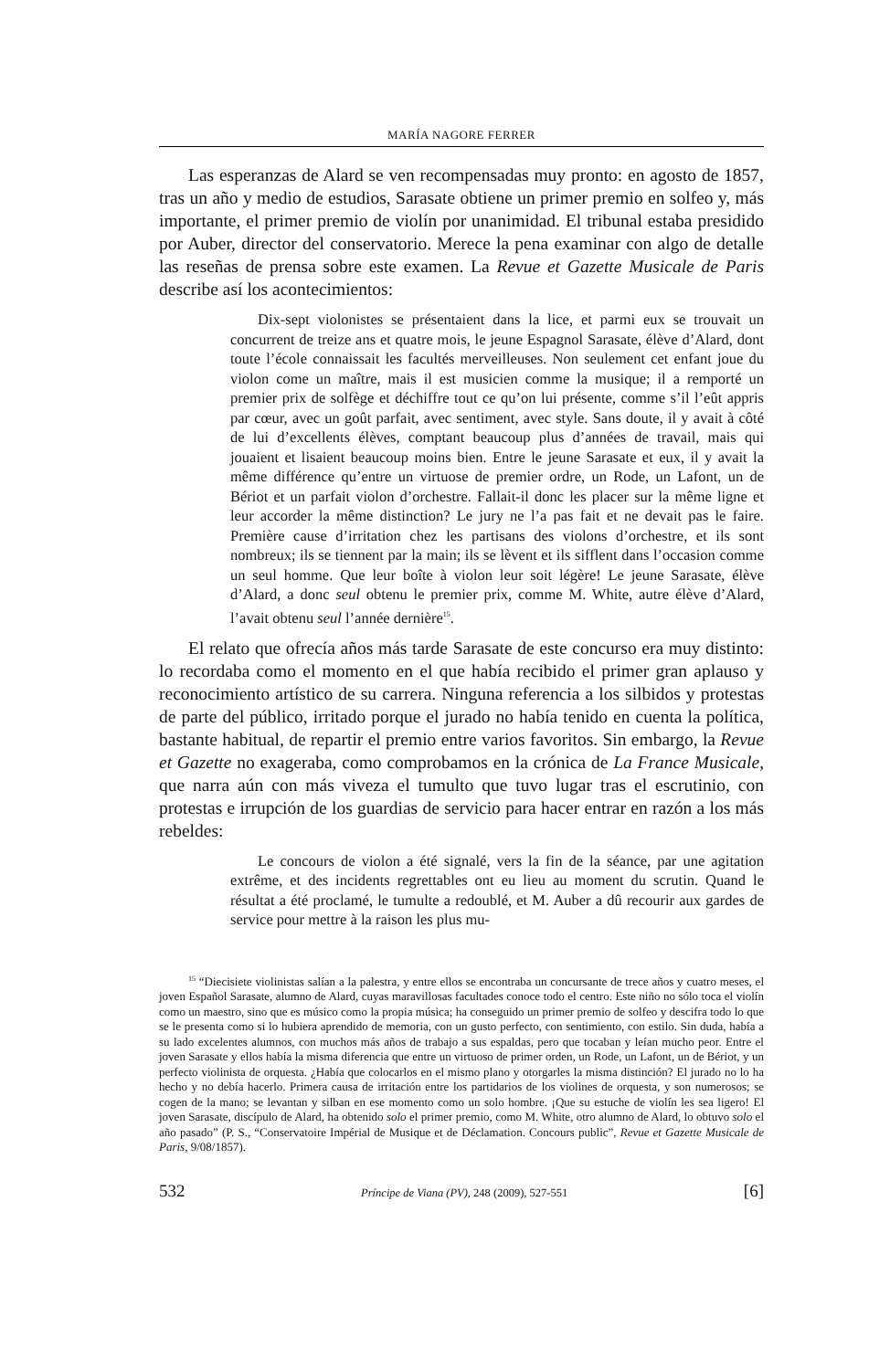MARÍA NAGORE FERRER
Las esperanzas de Alard se ven recompensadas muy pronto: en agosto de 1857, tras un año y medio de estudios, Sarasate obtiene un primer premio en solfeo y, más importante, el primer premio de violín por unanimidad. El tribunal estaba presidido por Auber, director del conservatorio. Merece la pena examinar con algo de detalle las reseñas de prensa sobre este examen. La Revue et Gazette Musicale de Paris describe así los acontecimientos:
Dix-sept violonistes se présentaient dans la lice, et parmi eux se trouvait un concurrent de treize ans et quatre mois, le jeune Espagnol Sarasate, élève d’Alard, dont toute l’école connaissait les facultés merveilleuses. Non seulement cet enfant joue du violon come un maître, mais il est musicien comme la musique; il a remporté un premier prix de solfège et déchiffre tout ce qu’on lui présente, comme s’il l’eût appris par cœur, avec un goût parfait, avec sentiment, avec style. Sans doute, il y avait à côté de lui d’excellents élèves, comptant beaucoup plus d’années de travail, mais qui jouaient et lisaient beaucoup moins bien. Entre le jeune Sarasate et eux, il y avait la même différence qu’entre un virtuose de premier ordre, un Rode, un Lafont, un de Bériot et un parfait violon d’orchestre. Fallait-il donc les placer sur la même ligne et leur accorder la même distinction? Le jury ne l’a pas fait et ne devait pas le faire. Première cause d’irritation chez les partisans des violons d’orchestre, et ils sont nombreux; ils se tiennent par la main; ils se lèvent et ils sifflent dans l’occasion comme un seul homme. Que leur boîte à violon leur soit légère! Le jeune Sarasate, élève d’Alard, a donc seul obtenu le premier prix, comme M. White, autre élève d’Alard, l’avait obtenu seul l’année dernière<sup>15</sup>.
El relato que ofrecía años más tarde Sarasate de este concurso era muy distinto: lo recordaba como el momento en el que había recibido el primer gran aplauso y reconocimiento artístico de su carrera. Ninguna referencia a los silbidos y protestas de parte del público, irritado porque el jurado no había tenido en cuenta la política, bastante habitual, de repartir el premio entre varios favoritos. Sin embargo, la Revue et Gazette no exageraba, como comprobamos en la crónica de La France Musicale, que narra aún con más viveza el tumulto que tuvo lugar tras el escrutinio, con protestas e irrupción de los guardias de servicio para hacer entrar en razón a los más rebeldes:
Le concours de violon a été signalé, vers la fin de la séance, par une agitation extrême, et des incidents regrettables ont eu lieu au moment du scrutin. Quand le résultat a été proclamé, le tumulte a redoublé, et M. Auber a dû recourir aux gardes de service pour mettre à la raison les plus mu-
<sup>15</sup> “Diecisiete violinistas salían a la palestra, y entre ellos se encontraba un concursante de trece años y cuatro meses, el joven Español Sarasate, alumno de Alard, cuyas maravillosas facultades conoce todo el centro. Este niño no sólo toca el violín como un maestro, sino que es músico como la propia música; ha conseguido un primer premio de solfeo y descifra todo lo que se le presenta como si lo hubiera aprendido de memoria, con un gusto perfecto, con sentimiento, con estilo. Sin duda, había a su lado excelentes alumnos, con muchos más años de trabajo a sus espaldas, pero que tocaban y leían mucho peor. Entre el joven Sarasate y ellos había la misma diferencia que entre un virtuoso de primer orden, un Rode, un Lafont, un de Bériot, y un perfecto violinista de orquesta. ¿Había que colocarlos en el mismo plano y otorgarles la misma distinción? El jurado no lo ha hecho y no debía hacerlo. Primera causa de irritación entre los partidarios de los violines de orquesta, y son numerosos; se cogen de la mano; se levantan y silban en ese momento como un solo hombre. ¡Que su estuche de violín les sea ligero! El joven Sarasate, discípulo de Alard, ha obtenido solo el primer premio, como M. White, otro alumno de Alard, lo obtuvo solo el año pasado” (P. S., “Conservatoire Impérial de Musique et de Déclamation. Concours public”, Revue et Gazette Musicale de Paris, 9/08/1857).
532 Príncipe de Viana (PV), 248 (2009), 527-551 [6]